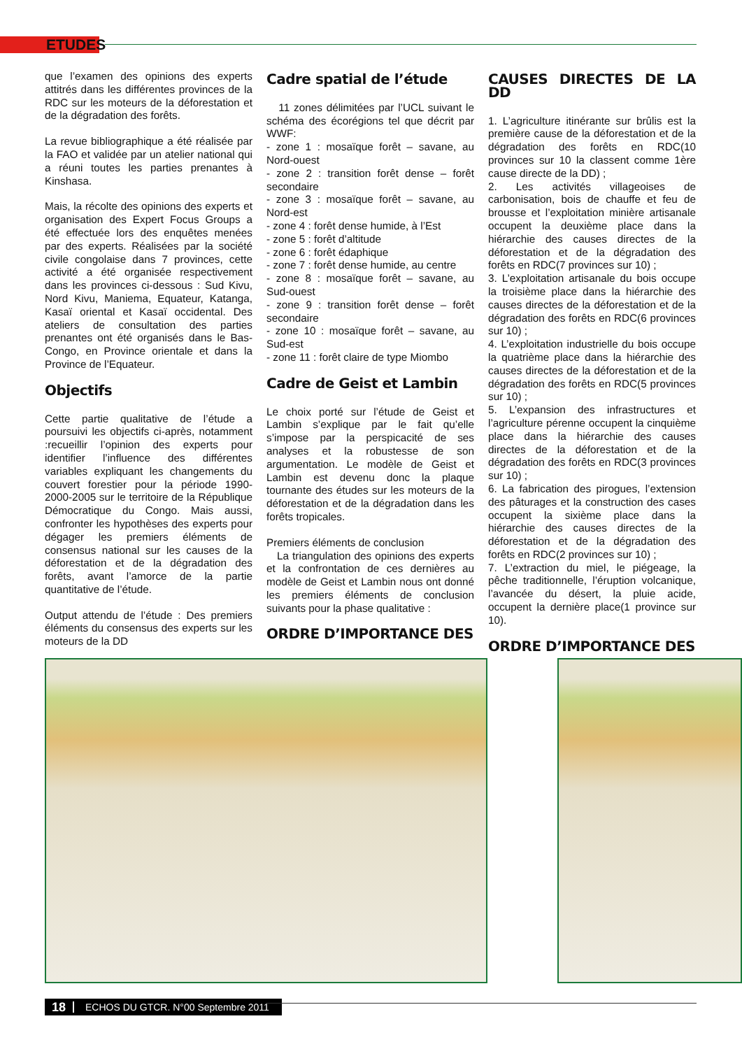ETUDES
que l’examen des opinions des experts attitrés dans les différentes provinces de la RDC sur les moteurs de la déforestation et de la dégradation des forêts.
La revue bibliographique a été réalisée par la FAO et validée par un atelier national qui a réuni toutes les parties prenantes à Kinshasa.
Mais, la récolte des opinions des experts et organisation des Expert Focus Groups a été effectuée lors des enquêtes menées par des experts. Réalisées par la société civile congolaise dans 7 provinces, cette activité a été organisée respectivement dans les provinces ci-dessous : Sud Kivu, Nord Kivu, Maniema, Equateur, Katanga, Kasaï oriental et Kasaï occidental. Des ateliers de consultation des parties prenantes ont été organisés dans le Bas-Congo, en Province orientale et dans la Province de l’Equateur.
Objectifs
Cette partie qualitative de l’étude a poursuivi les objectifs ci-après, notamment :recueillir l’opinion des experts pour identifier l’influence des différentes variables expliquant les changements du couvert forestier pour la période 1990-2000-2005 sur le territoire de la République Démocratique du Congo. Mais aussi, confronter les hypothèses des experts pour dégager les premiers éléments de consensus national sur les causes de la déforestation et de la dégradation des forêts, avant l’amorce de la partie quantitative de l’étude.
Output attendu de l’étude : Des premiers éléments du consensus des experts sur les moteurs de la DD
Cadre spatial de l’étude
11 zones délimitées par l’UCL suivant le schéma des écorégions tel que décrit par WWF:
- zone 1 : mosaïque forêt – savane, au Nord-ouest
- zone 2 : transition forêt dense – forêt secondaire
- zone 3 : mosaïque forêt – savane, au Nord-est
- zone 4 : forêt dense humide, à l’Est
- zone 5 : forêt d’altitude
- zone 6 : forêt édaphique
- zone 7 : forêt dense humide, au centre
- zone 8 : mosaïque forêt – savane, au Sud-ouest
- zone 9 : transition forêt dense – forêt secondaire
- zone 10 : mosaïque forêt – savane, au Sud-est
- zone 11 : forêt claire de type Miombo
Cadre de Geist et Lambin
Le choix porté sur l’étude de Geist et Lambin s’explique par le fait qu’elle s’impose par la perspicacité de ses analyses et la robustesse de son argumentation. Le modèle de Geist et Lambin est devenu donc la plaque tournante des études sur les moteurs de la déforestation et de la dégradation dans les forêts tropicales.
Premiers éléments de conclusion
La triangulation des opinions des experts et la confrontation de ces dernières au modèle de Geist et Lambin nous ont donné les premiers éléments de conclusion suivants pour la phase qualitative :
ORDRE D’IMPORTANCE DES
CAUSES DIRECTES DE LA DD
1. L’agriculture itinérante sur brûlis est la première cause de la déforestation et de la dégradation des forêts en RDC(10 provinces sur 10 la classent comme 1ère cause directe de la DD) ;
2. Les activités villageoises de carbonisation, bois de chauffe et feu de brousse et l’exploitation minière artisanale occupent la deuxième place dans la hiérarchie des causes directes de la déforestation et de la dégradation des forêts en RDC(7 provinces sur 10) ;
3. L’exploitation artisanale du bois occupe la troisième place dans la hiérarchie des causes directes de la déforestation et de la dégradation des forêts en RDC(6 provinces sur 10) ;
4. L’exploitation industrielle du bois occupe la quatrième place dans la hiérarchie des causes directes de la déforestation et de la dégradation des forêts en RDC(5 provinces sur 10) ;
5. L’expansion des infrastructures et l’agriculture pérenne occupent la cinquième place dans la hiérarchie des causes directes de la déforestation et de la dégradation des forêts en RDC(3 provinces sur 10) ;
6. La fabrication des pirogues, l’extension des pâturages et la construction des cases occupent la sixième place dans la hiérarchie des causes directes de la déforestation et de la dégradation des forêts en RDC(2 provinces sur 10) ;
7. L’extraction du miel, le piégeage, la pêche traditionnelle, l’éruption volcanique, l’avancée du désert, la pluie acide, occupent la dernière place(1 province sur 10).
ORDRE D’IMPORTANCE DES
18 ECHOS DU GTCR. N°00 Septembre 2011